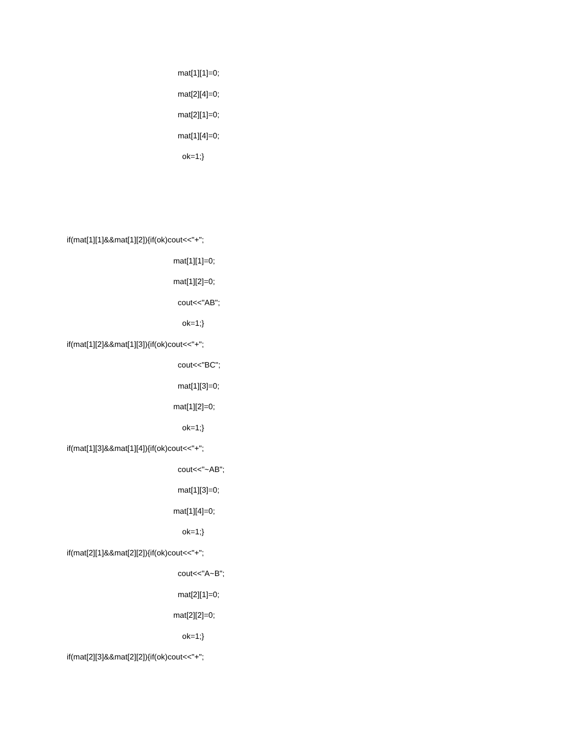mat[1][1]=0;
mat[2][4]=0;
mat[2][1]=0;
mat[1][4]=0;
ok=1;}
if(mat[1][1]&&mat[1][2]){if(ok)cout<<"+";
mat[1][1]=0;
mat[1][2]=0;
cout<<"AB";
ok=1;}
if(mat[1][2]&&mat[1][3]){if(ok)cout<<"+";
cout<<"BC";
mat[1][3]=0;
mat[1][2]=0;
ok=1;}
if(mat[1][3]&&mat[1][4]){if(ok)cout<<"+";
cout<<"~AB";
mat[1][3]=0;
mat[1][4]=0;
ok=1;}
if(mat[2][1]&&mat[2][2]){if(ok)cout<<"+";
cout<<"A~B";
mat[2][1]=0;
mat[2][2]=0;
ok=1;}
if(mat[2][3]&&mat[2][2]){if(ok)cout<<"+";